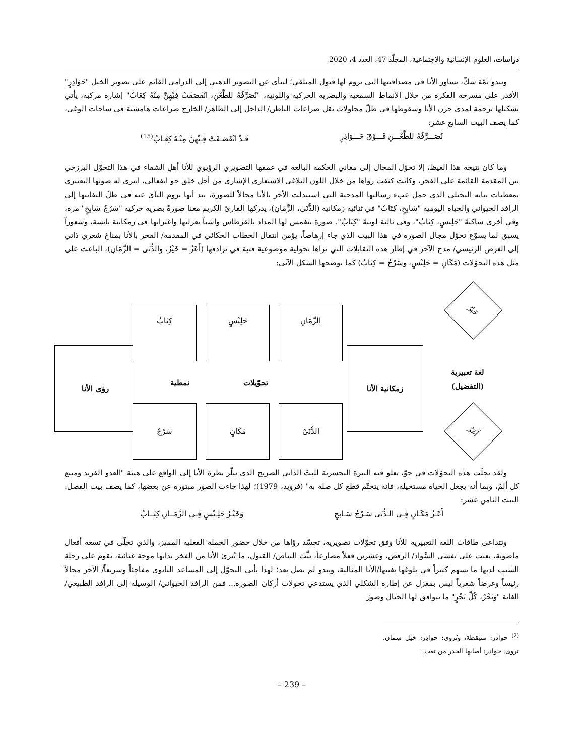دراسات، العلوم الإنسانية والاجتماعية، المجلّد 47، العدد 4، 2020
ويبدو ثمّة شكّ، يساور الأنا في مصداقيتها التي تروم لها قبول المتلقي؛ لتنأى عن التصوير الذهني إلى الدرامي القائم على تصوير الخيل "حَوَاذِرٍ" الأقدر على مسرحة الفكرة من خلال الأنماط السمعية والبصرية الحركية واللونية، "نُصَرِّفُهُ للطَّعْنِ، انْقَصَفَتْ فِيْهِنَّ مِنْهُ كِعَابُ" إشارة مركبة، يأتي تشكيلها ترجمة لمدى حزن الأنا وسقوطها في ظلّ محاولات نقل صراعات الباطن/ الداخل إلى الظاهر/ الخارج صراعات هامشية في ساحات الوغى، كما يصف البيت السابع عشر:
نُصَـــرِّفُهُ للطَّعْـــنِ فَـــوْقَ حَـــوَاذِرٍ قَـدْ انْقَصَـفَتْ فِـيْهِنَّ مِنْـهُ كِعَـابُ<sup>(15)</sup>
وما كان نتيجة هذا الغيظ، إلا تحوّل المجال إلى معاني الحكمة البالغة في عمقها التصويري الرؤيوي للأنا أهلِ الشقاء في هذا التحوّل البرزخي بين المقدمة القائمة على الفخر، وكانت كثفت رؤاها من خلال اللون البلاغي الاستعاري الإشاري من أجل خلق جو انفعالي، انبرى له صوتها التعبيري بمعطيات بيانه التخيلي الذي حمل عبء رسالتها المدحية التي استبدلت الأخر بالأنا مجالاً للصورة، بيد أنها تروم النأيَ عنه في ظلّ التفاتتها إلى الرافد الحيواني والحياة اليومية "سَابِحٍ، كِتَابُ" في ثنائية زمكانية (الدُّنَى، الزَّمَانِ)، يدركها القارئ الكريم معنا صورةً بصرية حركية "سَرْجُ سَابِحٍ" مرة، وفي أخرى ساكنةً "جَلِيسٍ، كِتَابُ"، وفي ثالثة لونيةً "كِتَابُ". صورة ينغمس لها المداد بالقرطاس واشياً بعزلتها واغترابها في زمكانية بائسة، وشعوراً يسبق لما يسوّغ تحوّل مجال الصورة في هذا البيت الذي جاء إرهاصاً، يؤمن انتقال الخطاب الحكائي في المقدمة/ الفخر بالأنا بمناخ شعري ذاتي إلى الغرض الرئيسي/ مدح الآخر في إطار هذه التقابلات التي نراها تحولية موضوعية فنية في ترادفها (أَعَزُ = خَيْرُ، والدُّنَى = الزَّمَانِ)، الباعث على مثل هذه التحوّلات (مَكَانٍ = جَلِيْسٍ، وسَرْجُ = كِتَابُ) كما يوضحها الشكل الآتي:
رؤى الأنا
كِتَابُ جَلِيْسٍ الزَّمَانِ
سَرْجُ مَكَانٍ الدُّنَىْ
نمطية تحوّيلات
زمكانية الأنا
لغة تعبيرية
(التفضيل)
خَيْرُ
أَعَزُ
ولقد تجلّت هذه التحوّلات في جوّ، تعلو فيه النبرة التحسرية للبثّ الذاتي الصريح الذي يبلّر نظرة الأنا إلى الواقع على هيئة "العدو الفريد ومنبع كل ألمّ، وبما أنه يجعل الحياة مستحيلة، فإنه يتحتّم قطع كل صلة به" (فرويد، 1979)؛ لهذا جاءت الصور مبتورة عن بعضها، كما يصف بيت الفصل: البيت الثامن عشر:
أَعَـزُ مَكَـانٍ فِـي الـدُّنَى سَـرْجُ سَـابِحٍ وَخَيْـرُ جَلِـيْسٍ فِـي الزَّمَــانِ كِتَــابُ
وتتداعى طاقات اللغة التعبيرية للأنا وفق تحوّلات تصويرية، تجسّد رؤاها من خلال حضور الجملة الفعلية المميز، والذي تجلّى في تسعة أفعال ماضوية، بعثت على تفشي السَّواد/ الرفض، وعشرين فعلاً مضارعاً، بثَّت البياض/ القبول، ما يُبرئ الأنا من الفخر بذاتها موجة غنائية، تقوم على رحلة الشيب لديها ما يسهم كثيراً في بلوغها بغيتها/الأنا المثالية، ويبدو لم تصل بعد؛ لهذا يأتي التحوّل إلى المساعد الثانوي مفاجئاً وسريعاً/ الآخر مجالاً رئيساً وغرضاً شعرياً ليس بمعزل عن إطاره الشكلي الذي يستدعي تحولات أركان الصورة... فمن الرافد الحيواني/ الوسيلة إلى الرافد الطبيعي/ الغاية "وَبَحْرٌ، كُلِّ بَحْرٍ" ما يتوافق لها الخيال وصورَ
<sup>(2)</sup> حواذر: متيقظة، وتُروى: حوادِر: خيل سِمان. تروى: خوادر: أصابها الخدر من تعب.
– 239 –